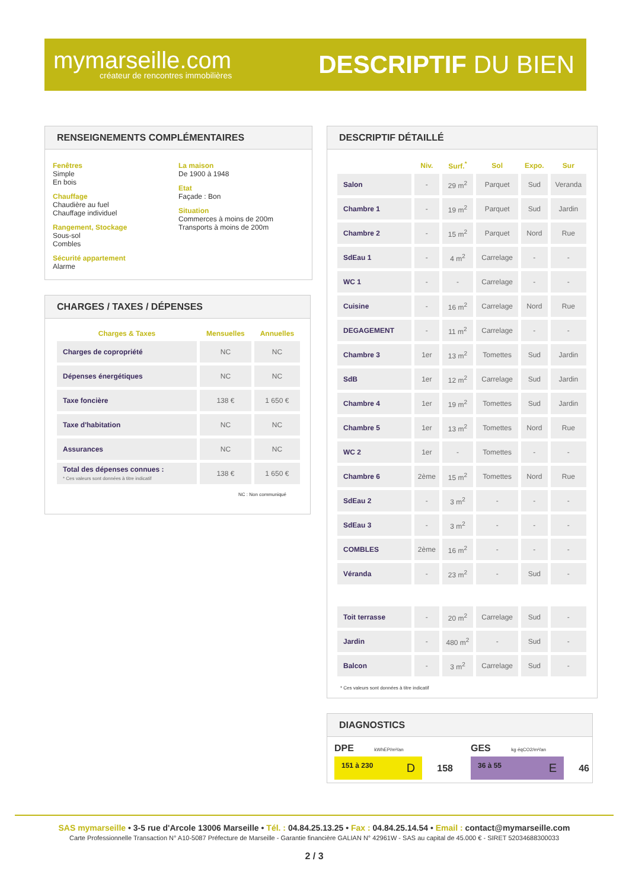mymarseille.com
créateur de rencontres immobilières
DESCRIPTIF DU BIEN
RENSEIGNEMENTS COMPLÉMENTAIRES
Fenêtres
Simple
En bois
Chauffage
Chaudière au fuel
Chauffage individuel
Rangement, Stockage
Sous-sol
Combles
Sécurité appartement
Alarme
La maison
De 1900 à 1948
Etat
Façade : Bon
Situation
Commerces à moins de 200m
Transports à moins de 200m
CHARGES / TAXES / DÉPENSES
| Charges & Taxes | Mensuelles | Annuelles |
| --- | --- | --- |
| Charges de copropriété | NC | NC |
| Dépenses énergétiques | NC | NC |
| Taxe foncière | 138 € | 1 650 € |
| Taxe d'habitation | NC | NC |
| Assurances | NC | NC |
| Total des dépenses connues : * Ces valeurs sont données à titre indicatif | 138 € | 1 650 € |
NC : Non communiqué
DESCRIPTIF DÉTAILLÉ
| | Niv. | Surf.<sup>*</sup> | Sol | Expo. | Sur |
| --- | --- | --- | --- | --- | --- |
| Salon | - | 29 m<sup>2</sup> | Parquet | Sud | Veranda |
| Chambre 1 | - | 19 m<sup>2</sup> | Parquet | Sud | Jardin |
| Chambre 2 | - | 15 m<sup>2</sup> | Parquet | Nord | Rue |
| SdEau 1 | - | 4 m<sup>2</sup> | Carrelage | - | - |
| WC 1 | - | - | Carrelage | - | - |
| Cuisine | - | 16 m<sup>2</sup> | Carrelage | Nord | Rue |
| DEGAGEMENT | - | 11 m<sup>2</sup> | Carrelage | - | - |
| Chambre 3 | 1er | 13 m<sup>2</sup> | Tomettes | Sud | Jardin |
| SdB | 1er | 12 m<sup>2</sup> | Carrelage | Sud | Jardin |
| Chambre 4 | 1er | 19 m<sup>2</sup> | Tomettes | Sud | Jardin |
| Chambre 5 | 1er | 13 m<sup>2</sup> | Tomettes | Nord | Rue |
| WC 2 | 1er | - | Tomettes | - | - |
| Chambre 6 | 2ème | 15 m<sup>2</sup> | Tomettes | Nord | Rue |
| SdEau 2 | - | 3 m<sup>2</sup> | - | - | - |
| SdEau 3 | - | 3 m<sup>2</sup> | - | - | - |
| COMBLES | 2ème | 16 m<sup>2</sup> | - | - | - |
| Véranda | - | 23 m<sup>2</sup> | - | Sud | - |
| Toit terrasse | - | 20 m<sup>2</sup> | Carrelage | Sud | - |
| Jardin | - | 480 m<sup>2</sup> | - | Sud | - |
| Balcon | - | 3 m<sup>2</sup> | Carrelage | Sud | - |
* Ces valeurs sont données à titre indicatif
DIAGNOSTICS
DPE kWhEP/m²/an
151 à 230 D
158
GES kg éqCO2/m²/an
36 à 55 E
46
SAS mymarseille • 3-5 rue d'Arcole 13006 Marseille • Tél. : 04.84.25.13.25 • Fax : 04.84.25.14.54 • Email : contact@mymarseille.com
Carte Professionnelle Transaction N° A10-5087 Préfecture de Marseille - Garantie financière GALIAN N° 42961W - SAS au capital de 45.000 € - SIRET 52034688300033
2 / 3